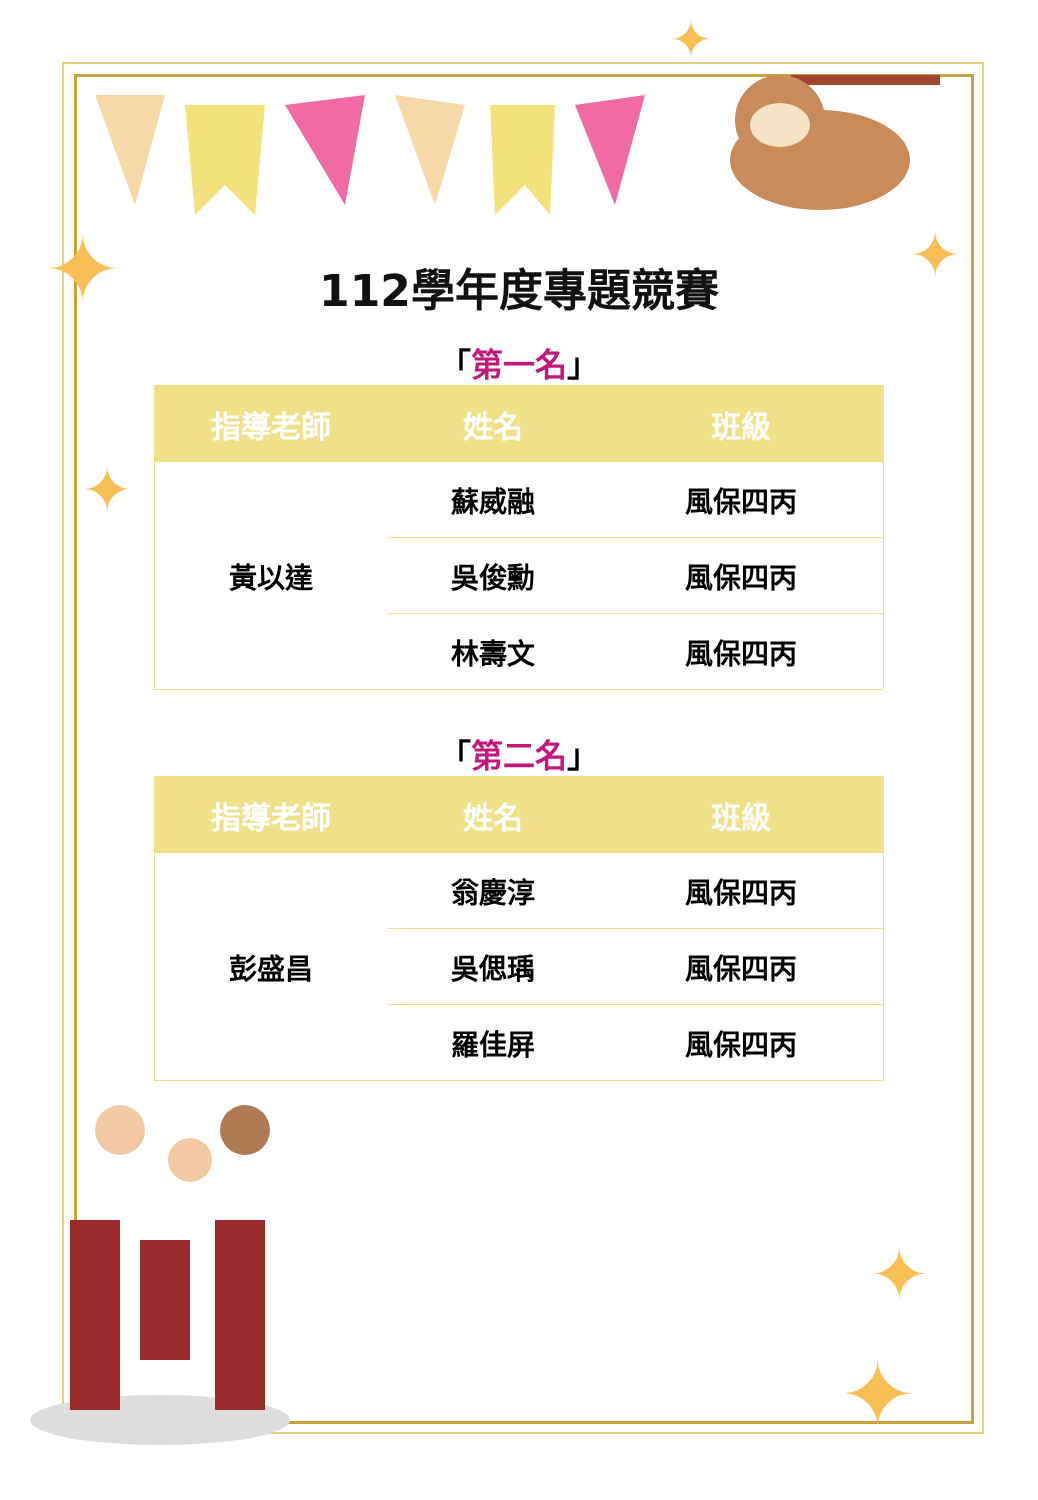✦
✦
✦
✦
✦
✦
112學年度專題競賽
「第一名」
| 指導老師 | 姓名 | 班級 |
| --- | --- | --- |
| 黃以達 | 蘇威融 | 風保四丙 |
| | 吳俊勳 | 風保四丙 |
| | 林壽文 | 風保四丙 |
「第二名」
| 指導老師 | 姓名 | 班級 |
| --- | --- | --- |
| 彭盛昌 | 翁慶淳 | 風保四丙 |
| | 吳偲瑀 | 風保四丙 |
| | 羅佳屏 | 風保四丙 |